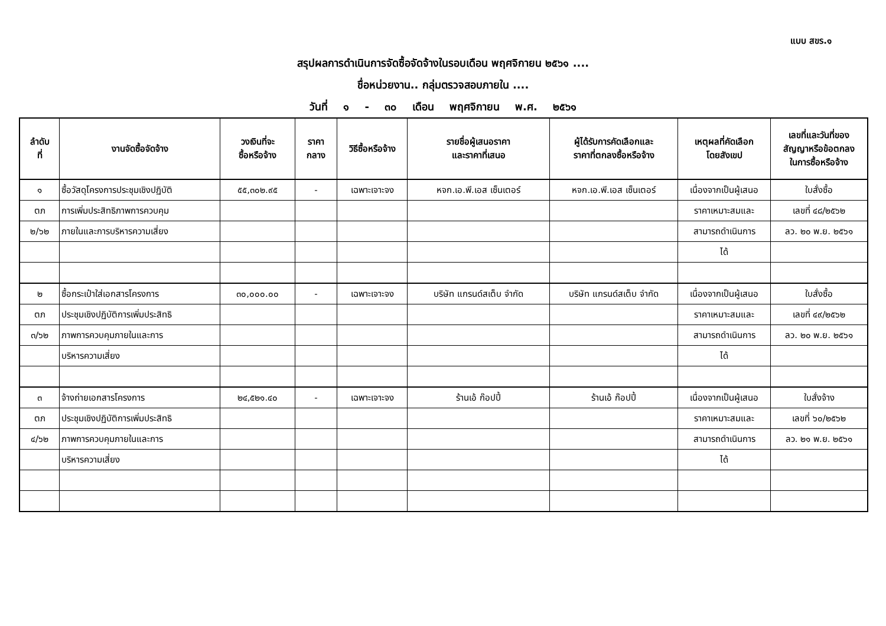แบบ สขร.๑
สรุปผลการดำเนินการจัดซื้อจัดจ้างในรอบเดือน พฤศจิกายน ๒๕๖๑ ....
ชื่อหน่วยงาน.. กลุ่มตรวจสอบภายใน ....
วันที่ ๑ - ๓๐ เดือน พฤศจิกายน พ.ศ. ๒๕๖๑
| ลำดับ ที่ | งานจัดซื้อจัดจ้าง | วงเงินที่จะ ซื้อหรือจ้าง | ราคา กลาง | วิธีซื้อหรือจ้าง | รายชื่อผู้เสนอราคา และราคาที่เสนอ | ผู้ได้รับการคัดเลือกและ ราคาที่ตกลงซื้อหรือจ้าง | เหตุผลที่คัดเลือก โดยสังเขป | เลขที่และวันที่ของ สัญญาหรือข้อตกลง ในการซื้อหรือจ้าง |
| --- | --- | --- | --- | --- | --- | --- | --- | --- |
| ๑ | ซื้อวัสดุโครงการประชุมเชิงปฏิบัติ | ๕๕,๓๐๒.๙๕ | - | เฉพาะเจาะจง | หจก.เอ.พี.เอส เซ็นเตอร์ | หจก.เอ.พี.เอส เซ็นเตอร์ | เนื่องจากเป็นผู้เสนอ | ใบสั่งซื้อ |
| ตภ | การเพิ่มประสิทธิภาพการควบคุม | | | | | | ราคาเหมาะสมและ | เลขที่ ๔๘/๒๕๖๒ |
| ๒/๖๒ | ภายในและการบริหารความเสี่ยง | | | | | | สามารถดำเนินการ | ลว. ๒๐ พ.ย. ๒๕๖๑ |
| | | | | | | | ได้ | |
| ๒ | ซื้อกระเป๋าใส่เอกสารโครงการ | ๓๐,๐๐๐.๐๐ | - | เฉพาะเจาะจง | บริษัท แกรนด์สเต็บ จำกัด | บริษัท แกรนด์สเต็บ จำกัด | เนื่องจากเป็นผู้เสนอ | ใบสั่งซื้อ |
| ตภ | ประชุมเชิงปฏิบัติการเพิ่มประสิทธิ | | | | | | ราคาเหมาะสมและ | เลขที่ ๔๙/๒๕๖๒ |
| ๓/๖๒ | ภาพการควบคุมภายในและการ | | | | | | สามารถดำเนินการ | ลว. ๒๐ พ.ย. ๒๕๖๑ |
| | บริหารความเสี่ยง | | | | | | ได้ | |
| ๓ | จ้างถ่ายเอกสารโครงการ | ๒๔,๕๒๑.๔๐ | - | เฉพาะเจาะจง | ร้านเอ้ ก๊อปปี้ | ร้านเอ้ ก๊อปปี้ | เนื่องจากเป็นผู้เสนอ | ใบสั่งจ้าง |
| ตภ | ประชุมเชิงปฏิบัติการเพิ่มประสิทธิ | | | | | | ราคาเหมาะสมและ | เลขที่ ๖๐/๒๕๖๒ |
| ๔/๖๒ | ภาพการควบคุมภายในและการ | | | | | | สามารถดำเนินการ | ลว. ๒๑ พ.ย. ๒๕๖๑ |
| | บริหารความเสี่ยง | | | | | | ได้ | |